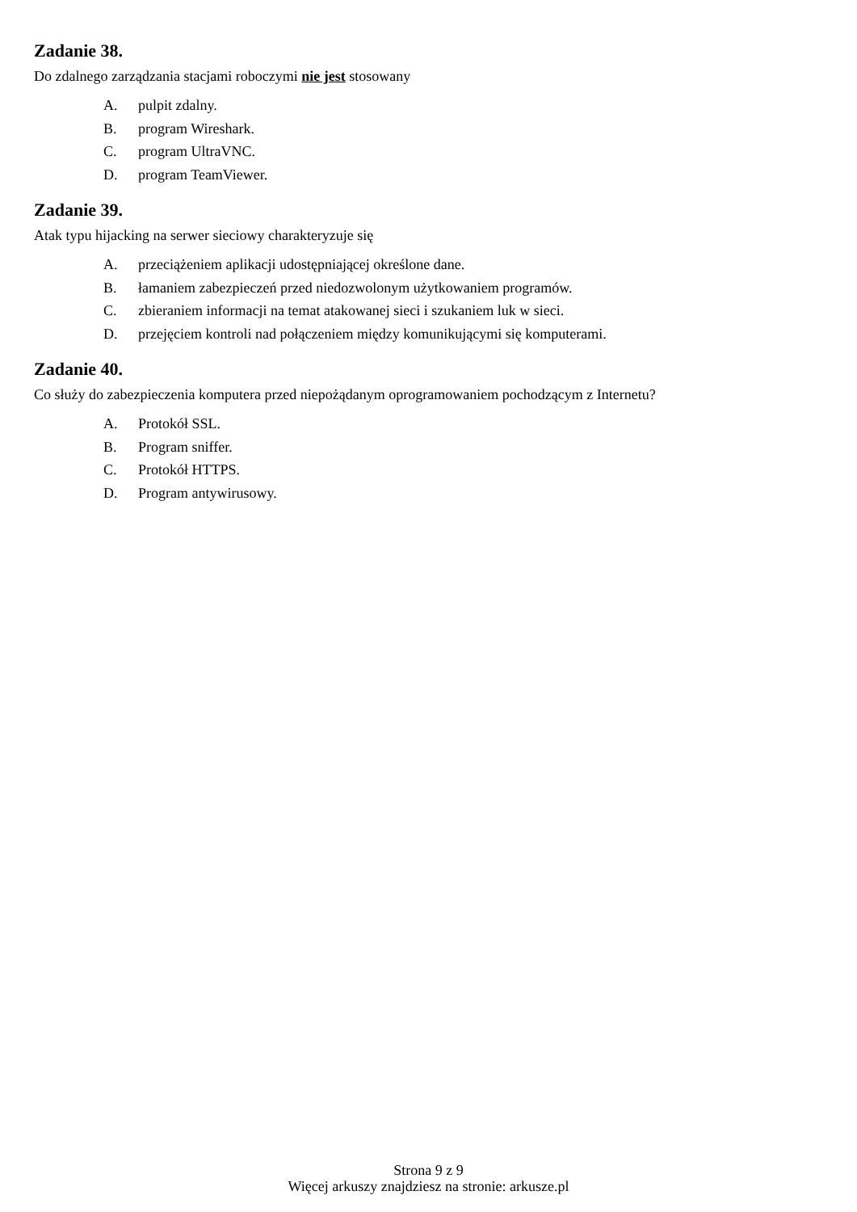Zadanie 38.
Do zdalnego zarządzania stacjami roboczymi nie jest stosowany
A. pulpit zdalny.
B. program Wireshark.
C. program UltraVNC.
D. program TeamViewer.
Zadanie 39.
Atak typu hijacking na serwer sieciowy charakteryzuje się
A. przeciążeniem aplikacji udostępniającej określone dane.
B. łamaniem zabezpieczeń przed niedozwolonym użytkowaniem programów.
C. zbieraniem informacji na temat atakowanej sieci i szukaniem luk w sieci.
D. przejęciem kontroli nad połączeniem między komunikującymi się komputerami.
Zadanie 40.
Co służy do zabezpieczenia komputera przed niepożądanym oprogramowaniem pochodzącym z Internetu?
A. Protokół SSL.
B. Program sniffer.
C. Protokół HTTPS.
D. Program antywirusowy.
Strona 9 z 9
Więcej arkuszy znajdziesz na stronie: arkusze.pl